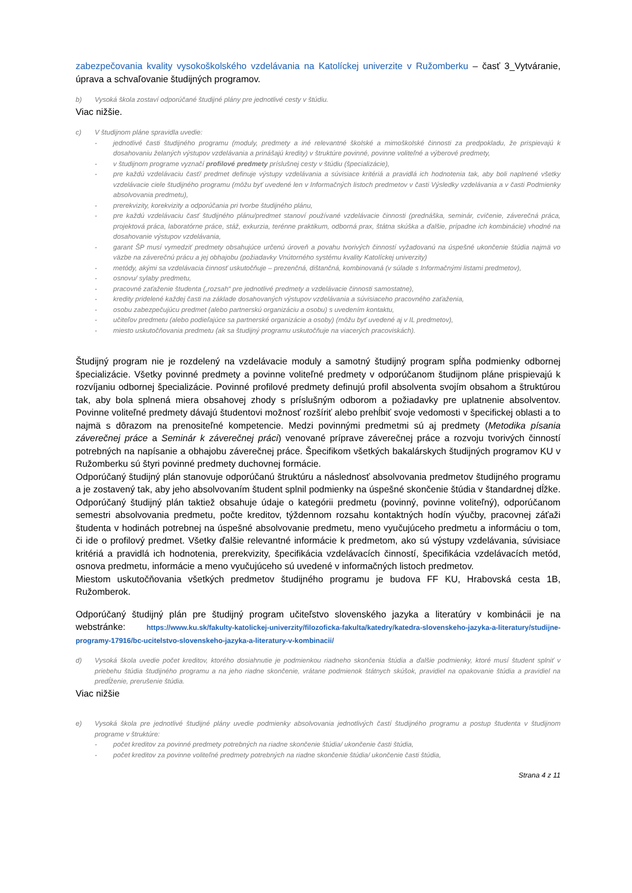zabezpečovania kvality vysokoškolského vzdelávania na Katolíckej univerzite v Ružomberku – časť 3_Vytváranie, úprava a schvaľovanie študijných programov.
b) Vysoká škola zostaví odporúčané študijné plány pre jednotlivé cesty v štúdiu.
Viac nižšie.
c) V študijnom pláne spravidla uvedie:
- jednotlivé časti študijného programu (moduly, predmety a iné relevantné školské a mimoškolské činnosti za predpokladu, že prispievajú k dosahovaniu želaných výstupov vzdelávania a prinášajú kredity) v štruktúre povinné, povinne voliteľné a výberové predmety,
- v študijnom programe vyznačí profilové predmety príslušnej cesty v štúdiu (špecializácie),
- pre každú vzdelávaciu časť/ predmet definuje výstupy vzdelávania a súvisiace kritériá a pravidlá ich hodnotenia tak, aby boli naplnené všetky vzdelávacie ciele študijného programu (môžu byť uvedené len v Informačných listoch predmetov v časti Výsledky vzdelávania a v časti Podmienky absolvovania predmetu),
- prerekvizity, korekvizity a odporúčania pri tvorbe študijného plánu,
- pre každú vzdelávaciu časť študijného plánu/predmet stanoví používané vzdelávacie činnosti (prednáška, seminár, cvičenie, záverečná práca, projektová práca, laboratórne práce, stáž, exkurzia, terénne praktikum, odborná prax, štátna skúška a ďalšie, prípadne ich kombinácie) vhodné na dosahovanie výstupov vzdelávania,
- garant ŠP musí vymedziť predmety obsahujúce určenú úroveň a povahu tvorivých činností vyžadovanú na úspešné ukončenie štúdia najmä vo väzbe na záverečnú prácu a jej obhajobu (požiadavky Vnútorného systému kvality Katolíckej univerzity)
- metódy, akými sa vzdelávacia činnosť uskutočňuje – prezenčná, dištančná, kombinovaná (v súlade s Informačnými listami predmetov),
- osnovu/ sylaby predmetu,
- pracovné zaťaženie študenta („rozsah“ pre jednotlivé predmety a vzdelávacie činnosti samostatne),
- kredity pridelené každej časti na základe dosahovaných výstupov vzdelávania a súvisiaceho pracovného zaťaženia,
- osobu zabezpečujúcu predmet (alebo partnerskú organizáciu a osobu) s uvedením kontaktu,
- učiteľov predmetu (alebo podieľajúce sa partnerské organizácie a osoby) (môžu byť uvedené aj v IL predmetov),
- miesto uskutočňovania predmetu (ak sa študijný programu uskutočňuje na viacerých pracoviskách).
Študijný program nie je rozdelený na vzdelávacie moduly a samotný študijný program spĺňa podmienky odbornej špecializácie. Všetky povinné predmety a povinne voliteľné predmety v odporúčanom študijnom pláne prispievajú k rozvíjaniu odbornej špecializácie. Povinné profilové predmety definujú profil absolventa svojím obsahom a štruktúrou tak, aby bola splnená miera obsahovej zhody s príslušným odborom a požiadavky pre uplatnenie absolventov. Povinne voliteľné predmety dávajú študentovi možnosť rozšíriť alebo prehĺbiť svoje vedomosti v špecifickej oblasti a to najmä s dôrazom na prenositeľné kompetencie. Medzi povinnými predmetmi sú aj predmety (Metodika písania záverečnej práce a Seminár k záverečnej práci) venované príprave záverečnej práce a rozvoju tvorivých činností potrebných na napísanie a obhajobu záverečnej práce. Špecifikom všetkých bakalárskych študijných programov KU v Ružomberku sú štyri povinné predmety duchovnej formácie.
Odporúčaný študijný plán stanovuje odporúčanú štruktúru a následnosť absolvovania predmetov študijného programu a je zostavený tak, aby jeho absolvovaním študent splnil podmienky na úspešné skončenie štúdia v štandardnej dĺžke. Odporúčaný študijný plán taktiež obsahuje údaje o kategórii predmetu (povinný, povinne voliteľný), odporúčanom semestri absolvovania predmetu, počte kreditov, týždennom rozsahu kontaktných hodín výučby, pracovnej záťaži študenta v hodinách potrebnej na úspešné absolvovanie predmetu, meno vyučujúceho predmetu a informáciu o tom, či ide o profilový predmet. Všetky ďalšie relevantné informácie k predmetom, ako sú výstupy vzdelávania, súvisiace kritériá a pravidlá ich hodnotenia, prerekvizity, špecifikácia vzdelávacích činností, špecifikácia vzdelávacích metód, osnova predmetu, informácie a meno vyučujúceho sú uvedené v informačných listoch predmetov.
Miestom uskutočňovania všetkých predmetov študijného programu je budova FF KU, Hrabovská cesta 1B, Ružomberok.
Odporúčaný študijný plán pre študijný program učiteľstvo slovenského jazyka a literatúry v kombinácii je na webstránke: https://www.ku.sk/fakulty-katolickej-univerzity/filozoficka-fakulta/katedry/katedra-slovenskeho-jazyka-a-literatury/studijne-programy-17916/bc-ucitelstvo-slovenskeho-jazyka-a-literatury-v-kombinacii/
d) Vysoká škola uvedie počet kreditov, ktorého dosiahnutie je podmienkou riadneho skončenia štúdia a ďalšie podmienky, ktoré musí študent splniť v priebehu štúdia študijného programu a na jeho riadne skončenie, vrátane podmienok štátnych skúšok, pravidiel na opakovanie štúdia a pravidiel na predĺženie, prerušenie štúdia.
Viac nižšie
e) Vysoká škola pre jednotlivé študijné plány uvedie podmienky absolvovania jednotlivých častí študijného programu a postup študenta v študijnom programe v štruktúre:
- počet kreditov za povinné predmety potrebných na riadne skončenie štúdia/ ukončenie časti štúdia,
- počet kreditov za povinne voliteľné predmety potrebných na riadne skončenie štúdia/ ukončenie časti štúdia,
Strana 4 z 11